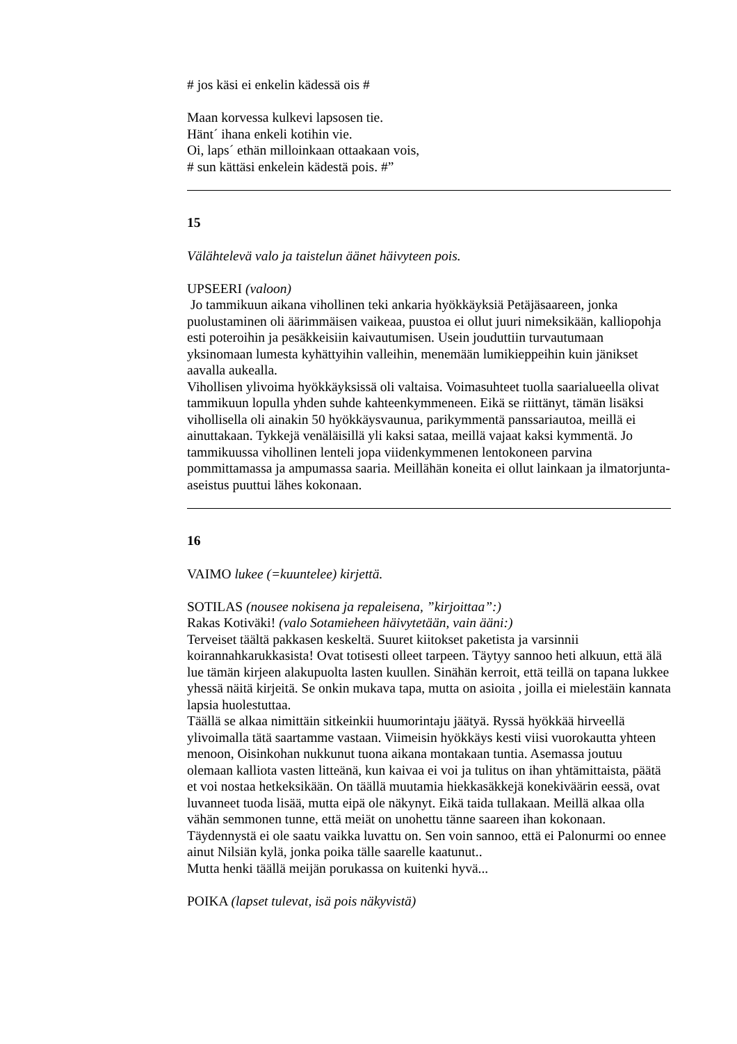# jos käsi ei enkelin kädessä ois #
Maan korvessa kulkevi lapsosen tie.
Hänt´ ihana enkeli kotihin vie.
Oi, laps´ ethän milloinkaan ottaakaan vois,
# sun kättäsi enkelein kädestä pois. #”
15
Välähtelevä valo ja taistelun äänet häivyteen pois.
UPSEERI (valoon)
Jo tammikuun aikana vihollinen teki ankaria hyökkäyksiä Petäjäsaareen, jonka puolustaminen oli äärimmäisen vaikeaa, puustoa ei ollut juuri nimeksikään, kalliopohja esti poteroihin ja pesäkkeisiin kaivautumisen. Usein jouduttiin turvautumaan yksinomaan lumesta kyhättyihin valleihin, menemään lumikieppeihin kuin jänikset aavalla aukealla.
Vihollisen ylivoima hyökkäyksissä oli valtaisa. Voimasuhteet tuolla saarialueella olivat tammikuun lopulla yhden suhde kahteenkymmeneen. Eikä se riittänyt, tämän lisäksi vihollisella oli ainakin 50 hyökkäysvaunua, parikymmentä panssariautoa, meillä ei ainuttakaan. Tykkejä venäläisillä yli kaksi sataa, meillä vajaat kaksi kymmentä. Jo tammikuussa vihollinen lenteli jopa viidenkymmenen lentokoneen parvina pommittamassa ja ampumassa saaria. Meillähän koneita ei ollut lainkaan ja ilmatorjunta-aseistus puuttui lähes kokonaan.
16
VAIMO lukee (=kuuntelee) kirjettä.
SOTILAS (nousee nokisena ja repaleisena, ”kirjoittaa”:)
Rakas Kotiväki! (valo Sotamieheen häivytetään, vain ääni:)
Terveiset täältä pakkasen keskeltä. Suuret kiitokset paketista ja varsinnii koirannahkarukkasista! Ovat totisesti olleet tarpeen. Täytyy sannoo heti alkuun, että älä lue tämän kirjeen alakupuolta lasten kuullen. Sinähän kerroit, että teillä on tapana lukkee yhessä näitä kirjeitä. Se onkin mukava tapa, mutta on asioita , joilla ei mielestäin kannata lapsia huolestuttaa.
Täällä se alkaa nimittäin sitkeinkii huumorintaju jäätyä. Ryssä hyökkää hirveellä ylivoimalla tätä saartamme vastaan. Viimeisin hyökkäys kesti viisi vuorokautta yhteen menoon, Oisinkohan nukkunut tuona aikana montakaan tuntia. Asemassa joutuu olemaan kalliota vasten litteänä, kun kaivaa ei voi ja tulitus on ihan yhtämittaista, päätä et voi nostaa hetkeksikään. On täällä muutamia hiekkasäkkejä konekiväärin eessä, ovat luvanneet tuoda lisää, mutta eipä ole näkynyt. Eikä taida tullakaan. Meillä alkaa olla vähän semmonen tunne, että meiät on unohettu tänne saareen ihan kokonaan. Täydennystä ei ole saatu vaikka luvattu on. Sen voin sannoo, että ei Palonurmi oo ennee ainut Nilsiän kylä, jonka poika tälle saarelle kaatunut..
Mutta henki täällä meijän porukassa on kuitenki hyvä...
POIKA (lapset tulevat, isä pois näkyvistä)